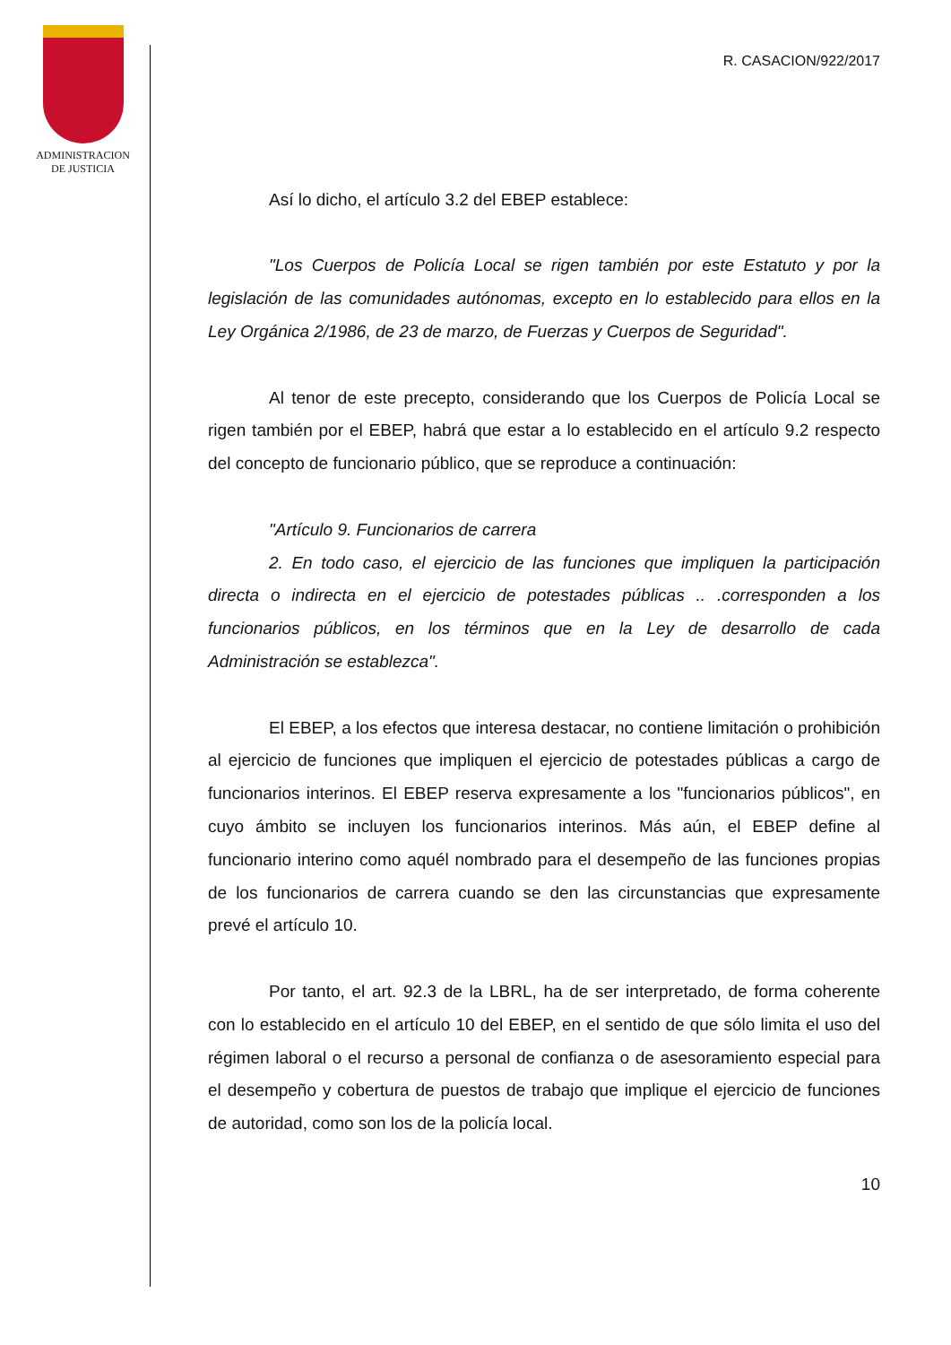ADMINISTRACION
DE JUSTICIA
R. CASACION/922/2017
Así lo dicho, el artículo 3.2 del EBEP establece:
"Los Cuerpos de Policía Local se rigen también por este Estatuto y por la legislación de las comunidades autónomas, excepto en lo establecido para ellos en la Ley Orgánica 2/1986, de 23 de marzo, de Fuerzas y Cuerpos de Seguridad".
Al tenor de este precepto, considerando que los Cuerpos de Policía Local se rigen también por el EBEP, habrá que estar a lo establecido en el artículo 9.2 respecto del concepto de funcionario público, que se reproduce a continuación:
"Artículo 9. Funcionarios de carrera
2. En todo caso, el ejercicio de las funciones que impliquen la participación directa o indirecta en el ejercicio de potestades públicas .. .corresponden a los funcionarios públicos, en los términos que en la Ley de desarrollo de cada Administración se establezca".
El EBEP, a los efectos que interesa destacar, no contiene limitación o prohibición al ejercicio de funciones que impliquen el ejercicio de potestades públicas a cargo de funcionarios interinos. El EBEP reserva expresamente a los "funcionarios públicos", en cuyo ámbito se incluyen los funcionarios interinos. Más aún, el EBEP define al funcionario interino como aquél nombrado para el desempeño de las funciones propias de los funcionarios de carrera cuando se den las circunstancias que expresamente prevé el artículo 10.
Por tanto, el art. 92.3 de la LBRL, ha de ser interpretado, de forma coherente con lo establecido en el artículo 10 del EBEP, en el sentido de que sólo limita el uso del régimen laboral o el recurso a personal de confianza o de asesoramiento especial para el desempeño y cobertura de puestos de trabajo que implique el ejercicio de funciones de autoridad, como son los de la policía local.
10